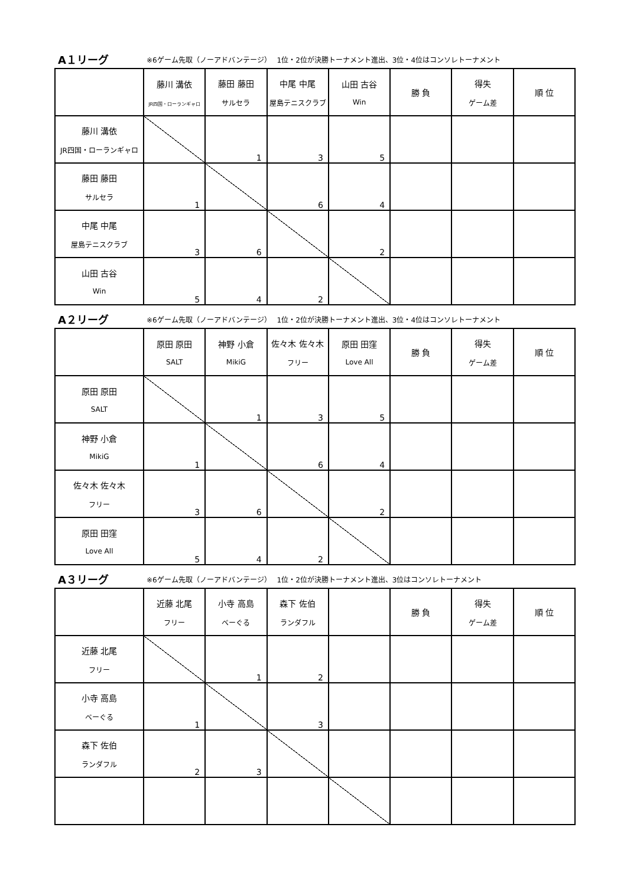A１リーグ ※6ゲーム先取（ノーアドバンテージ）　 1位・2位が決勝トーナメント進出、3位・4位はコンソレトーナメント
| | 藤川 溝依 JR四国・ローランギャロ | 藤田 藤田 サルセラ | 中尾 中尾 屋島テニスクラブ | 山田 古谷 Win | 勝 負 | 得失 ゲーム差 | 順 位 |
| 藤川 溝依 JR四国・ローランギャロ | | 1 | 3 | 5 | | | |
| 藤田 藤田 サルセラ | 1 | | 6 | 4 | | | |
| 中尾 中尾 屋島テニスクラブ | 3 | 6 | | 2 | | | |
| 山田 古谷 Win | 5 | 4 | 2 | | | | |
A２リーグ ※6ゲーム先取（ノーアドバンテージ）　 1位・2位が決勝トーナメント進出、3位・4位はコンソレトーナメント
| | 原田 原田 SALT | 神野 小倉 MikiG | 佐々木 佐々木 フリー | 原田 田窪 Love All | 勝 負 | 得失 ゲーム差 | 順 位 |
| 原田 原田 SALT | | 1 | 3 | 5 | | | |
| 神野 小倉 MikiG | 1 | | 6 | 4 | | | |
| 佐々木 佐々木 フリー | 3 | 6 | | 2 | | | |
| 原田 田窪 Love All | 5 | 4 | 2 | | | | |
A３リーグ ※6ゲーム先取（ノーアドバンテージ）　 1位・2位が決勝トーナメント進出、3位はコンソレトーナメント
| | 近藤 北尾 フリー | 小寺 高島 ベーぐる | 森下 佐伯 ランダフル | | 勝 負 | 得失 ゲーム差 | 順 位 |
| 近藤 北尾 フリー | | 1 | 2 | | | | |
| 小寺 高島 ベーぐる | 1 | | 3 | | | | |
| 森下 佐伯 ランダフル | 2 | 3 | | | | | |